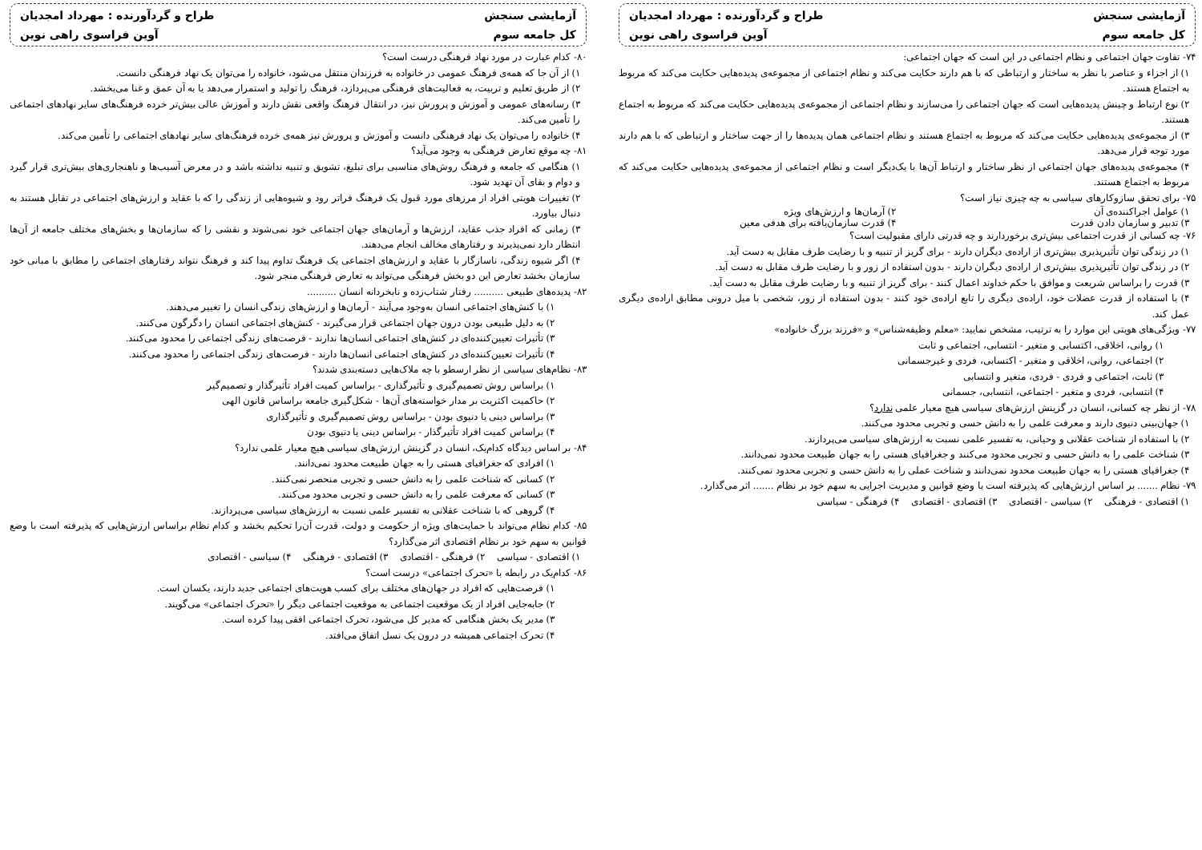آزمایشی سنجش
طراح و گردآورنده : مهرداد امجدیان
کل جامعه سوم
آوین فراسوی راهی نوین
۷۴- تفاوت جهان اجتماعی و نظام اجتماعی در این است که جهان اجتماعی:
۱) از اجزاء و عناصر با نظر به ساختار و ارتباطی که با هم دارند حکایت می‌کند و نظام اجتماعی از مجموعه‌ی پدیده‌هایی حکایت می‌کند که مربوط به اجتماع هستند.
۲) نوع ارتباط و چینش پدیده‌هایی است که جهان اجتماعی را می‌سازند و نظام اجتماعی از مجموعه‌ی پدیده‌هایی حکایت می‌کند که مربوط به اجتماع هستند.
۳) از مجموعه‌ی پدیده‌هایی حکایت می‌کند که مربوط به اجتماع هستند و نظام اجتماعی همان پدیده‌ها را از جهت ساختار و ارتباطی که با هم دارند مورد توجه قرار می‌دهد.
۴) مجموعه‌ی پدیده‌های جهان اجتماعی از نظر ساختار و ارتباط آن‌ها با یک‌دیگر است و نظام اجتماعی از مجموعه‌ی پدیده‌هایی حکایت می‌کند که مربوط به اجتماع هستند.
۷۵- برای تحقق سازوکارهای سیاسی به چه چیزی نیاز است؟
۱) عوامل اجراکننده‌ی آن ۲) آرمان‌ها و ارزش‌های ویژه
۳) تدبیر و سازمان دادن قدرت ۴) قدرت سازمان‌یافته برای هدفی معین
۷۶- چه کسانی از قدرت اجتماعی بیش‌تری برخوردارند و چه قدرتی دارای مقبولیت است؟
۱) در زندگی توان تأثیرپذیری بیش‌تری از اراده‌ی دیگران دارند - برای گریز از تنبیه و با رضایت طرف مقابل به دست آید.
۲) در زندگی توان تأثیرپذیری بیش‌تری از اراده‌ی دیگران دارند - بدون استفاده از زور و با رضایت طرف مقابل به دست آید.
۳) قدرت را براساس شریعت و موافق با حکم خداوند اعمال کنند - برای گریز از تنبیه و با رضایت طرف مقابل به دست آید.
۴) با استفاده از قدرت عضلات خود، اراده‌ی دیگری را تابع اراده‌ی خود کنند - بدون استفاده از زور، شخصی با میل درونی مطابق اراده‌ی دیگری عمل کند.
۷۷- ویژگی‌های هویتی این موارد را به ترتیب، مشخص نمایید: «معلم وظیفه‌شناس» و «فرزند بزرگ خانواده»
۱) روانی، اخلاقی، اکتسابی و متغیر - انتسابی، اجتماعی و ثابت
۲) اجتماعی، روانی، اخلاقی و متغیر - اکتسابی، فردی و غیرجسمانی
۳) ثابت، اجتماعی و فردی - فردی، متغیر و انتسابی
۴) انتسابی، فردی و متغیر - اجتماعی، انتسابی، جسمانی
۷۸- از نظر چه کسانی، انسان در گزینش ارزش‌های سیاسی هیچ معیار علمی ندارد؟
۱) جهان‌بینی دنیوی دارند و معرفت علمی را به دانش حسی و تجربی محدود می‌کنند.
۲) با استفاده از شناخت عقلانی و وحیانی، به تفسیر علمی نسبت به ارزش‌های سیاسی می‌پردازند.
۳) شناخت علمی را به دانش حسی و تجربی محدود می‌کنند و جغرافیای هستی را به جهان طبیعت محدود نمی‌دانند.
۴) جغرافیای هستی را به جهان طبیعت محدود نمی‌دانند و شناخت عملی را به دانش حسی و تجربی محدود نمی‌کنند.
۷۹- نظام ....... بر اساس ارزش‌هایی که پذیرفته است با وضع قوانین و مدیریت اجرایی به سهم خود بر نظام ....... اثر می‌گذارد.
۱) اقتصادی - فرهنگی ۲) سیاسی - اقتصادی ۳) اقتصادی - اقتصادی ۴) فرهنگی - سیاسی
آزمایشی سنجش
طراح و گردآورنده : مهرداد امجدیان
کل جامعه سوم
آوین فراسوی راهی نوین
۸۰- کدام عبارت در مورد نهاد فرهنگی درست است؟
۱) از آن جا که همه‌ی فرهنگ عمومی در خانواده به فرزندان منتقل می‌شود، خانواده را می‌توان یک نهاد فرهنگی دانست.
۲) از طریق تعلیم و تربیت، به فعالیت‌های فرهنگی می‌پردازد، فرهنگ را تولید و استمرار می‌دهد یا به آن عمق و غنا می‌بخشد.
۳) رسانه‌های عمومی و آموزش و پرورش نیز، در انتقال فرهنگ واقعی نقش دارند و آموزش عالی بیش‌تر خرده فرهنگ‌های سایر نهادهای اجتماعی را تأمین می‌کند.
۴) خانواده را می‌توان یک نهاد فرهنگی دانست و آموزش و پرورش نیز همه‌ی خرده فرهنگ‌های سایر نهادهای اجتماعی را تأمین می‌کند.
۸۱- چه موقع تعارض فرهنگی به وجود می‌آید؟
۱) هنگامی که جامعه و فرهنگ روش‌های مناسبی برای تبلیغ، تشویق و تنبیه نداشته باشد و در معرض آسیب‌ها و ناهنجاری‌های بیش‌تری قرار گیرد و دوام و بقای آن تهدید شود.
۲) تغییرات هویتی افراد از مرزهای مورد قبول یک فرهنگ فراتر رود و شیوه‌هایی از زندگی را که با عقاید و ارزش‌های اجتماعی در تقابل هستند به دنبال بیاورد.
۳) زمانی که افراد جذب عقاید، ارزش‌ها و آرمان‌های جهان اجتماعی خود نمی‌شوند و نقشی را که سازمان‌ها و بخش‌های مختلف جامعه از آن‌ها انتظار دارد نمی‌پذیرند و رفتارهای مخالف انجام می‌دهند.
۴) اگر شیوه زندگی، ناسازگار با عقاید و ارزش‌های اجتماعی یک فرهنگ تداوم پیدا کند و فرهنگ نتواند رفتارهای اجتماعی را مطابق با مبانی خود سازمان بخشد تعارض این دو بخش فرهنگی می‌تواند به تعارض فرهنگی منجر شود.
۸۲- پدیده‌های طبیعی .......... رفتار شتاب‌زده و نابخردانه انسان ..........
۱) با کنش‌های اجتماعی انسان به‌وجود می‌آیند - آرمان‌ها و ارزش‌های زندگی انسان را تغییر می‌دهند.
۲) به دلیل طبیعی بودن درون جهان اجتماعی قرار می‌گیرند - کنش‌های اجتماعی انسان را دگرگون می‌کنند.
۳) تأثیرات تعیین‌کننده‌ای در کنش‌های اجتماعی انسان‌ها ندارند - فرصت‌های زندگی اجتماعی را محدود می‌کنند.
۴) تأثیرات تعیین‌کننده‌ای در کنش‌های اجتماعی انسان‌ها دارند - فرصت‌های زندگی اجتماعی را محدود می‌کنند.
۸۳- نظام‌های سیاسی از نظر ارسطو با چه ملاک‌هایی دسته‌بندی شدند؟
۱) براساس روش تصمیم‌گیری و تأثیرگذاری - براساس کمیت افراد تأثیرگذار و تصمیم‌گیر
۲) حاکمیت اکثریت بر مدار خواسته‌های آن‌ها - شکل‌گیری جامعه براساس قانون الهی
۳) براساس دینی یا دنیوی بودن - براساس روش تصمیم‌گیری و تأثیرگذاری
۴) براساس کمیت افراد تأثیرگذار - براساس دینی یا دنیوی بودن
۸۴- بر اساس دیدگاه کدام‌یک، انسان در گزینش ارزش‌های سیاسی هیچ معیار علمی ندارد؟
۱) افرادی که جغرافیای هستی را به جهان طبیعت محدود نمی‌دانند.
۲) کسانی که شناخت علمی را به دانش حسی و تجربی منحصر نمی‌کنند.
۳) کسانی که معرفت علمی را به دانش حسی و تجربی محدود می‌کنند.
۴) گروهی که با شناخت عقلانی به تفسیر علمی نسبت به ارزش‌های سیاسی می‌پردازند.
۸۵- کدام نظام می‌تواند با حمایت‌های ویژه از حکومت و دولت، قدرت آن‌را تحکیم بخشد و کدام نظام براساس ارزش‌هایی که پذیرفته است با وضع قوانین به سهم خود بر نظام اقتصادی اثر می‌گذارد؟
۱) اقتصادی - سیاسی ۲) فرهنگی - اقتصادی ۳) اقتصادی - فرهنگی ۴) سیاسی - اقتصادی
۸۶- کدام‌یک در رابطه با «تحرک اجتماعی» درست است؟
۱) فرصت‌هایی که افراد در جهان‌های مختلف برای کسب هویت‌های اجتماعی جدید دارند، یکسان است.
۲) جابه‌جایی افراد از یک موقعیت اجتماعی به موقعیت اجتماعی دیگر را «تحرک اجتماعی» می‌گویند.
۳) مدیر یک بخش هنگامی که مدیر کل می‌شود، تحرک اجتماعی افقی پیدا کرده است.
۴) تحرک اجتماعی همیشه در درون یک نسل اتفاق می‌افتد.